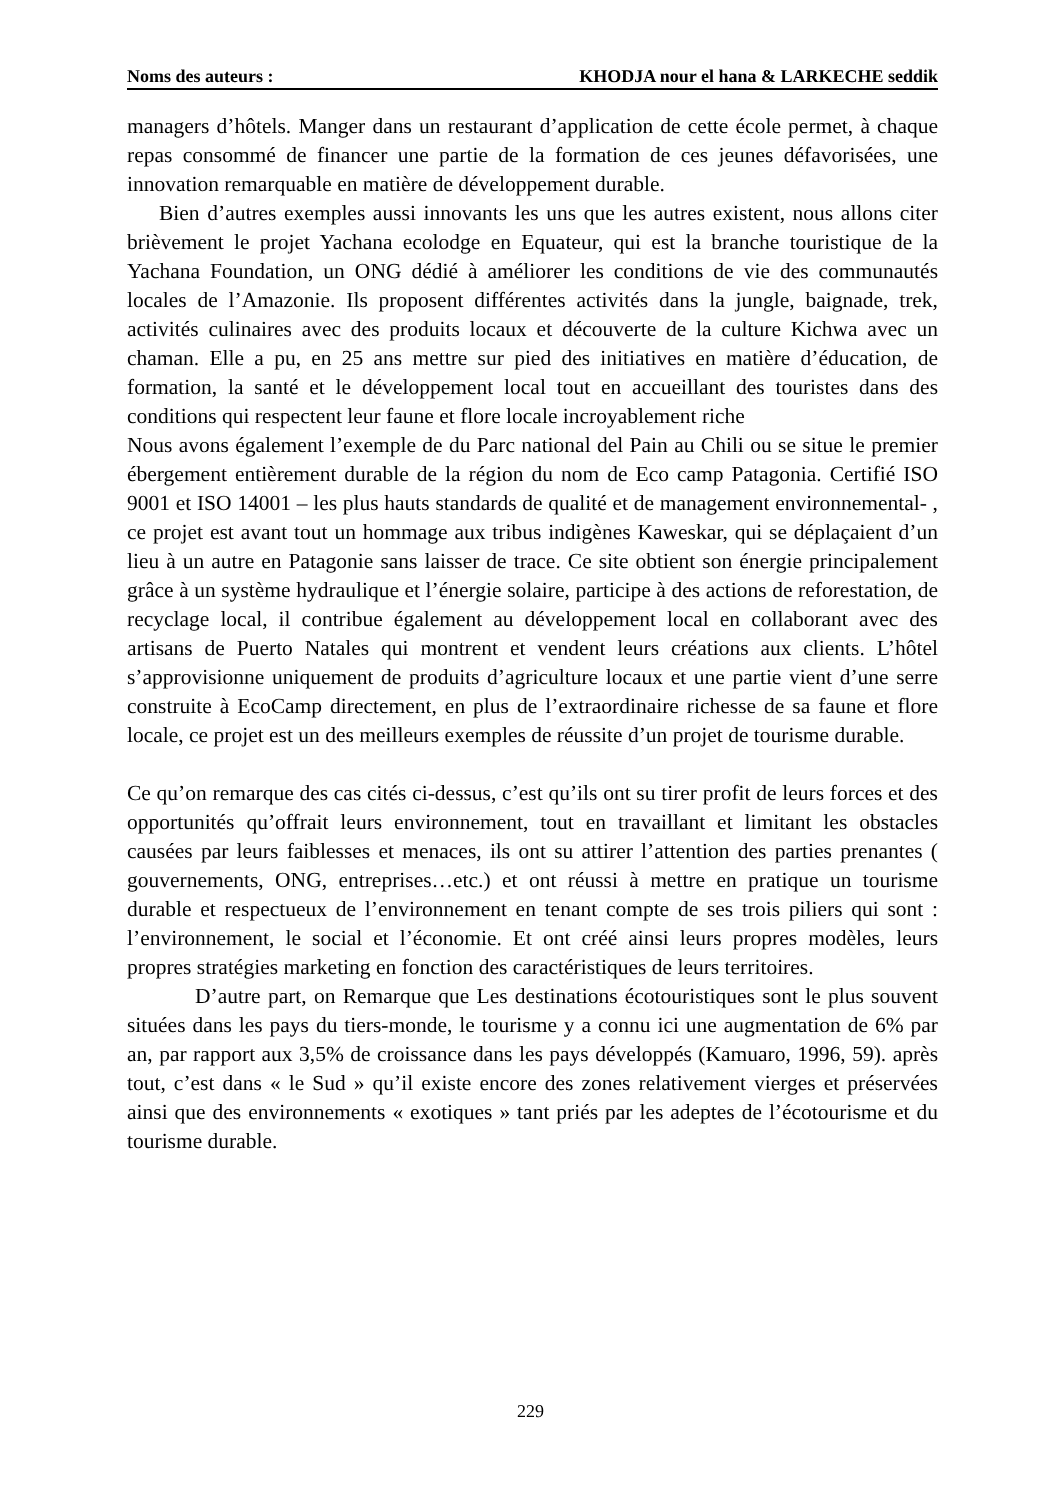Noms des auteurs : KHODJA nour el hana & LARKECHE seddik
managers d’hôtels. Manger dans un restaurant d’application de cette école permet, à chaque repas consommé de financer une partie de la formation de ces jeunes défavorisées, une innovation remarquable en matière de développement durable.
Bien d’autres exemples aussi innovants les uns que les autres existent, nous allons citer brièvement le projet Yachana ecolodge en Equateur, qui est la branche touristique de la Yachana Foundation, un ONG dédié à améliorer les conditions de vie des communautés locales de l’Amazonie. Ils proposent différentes activités dans la jungle, baignade, trek, activités culinaires avec des produits locaux et découverte de la culture Kichwa avec un chaman. Elle a pu, en 25 ans mettre sur pied des initiatives en matière d’éducation, de formation, la santé et le développement local tout en accueillant des touristes dans des conditions qui respectent leur faune et flore locale incroyablement riche
Nous avons également l’exemple de du Parc national del Pain au Chili ou se situe le premier ébergement entièrement durable de la région du nom de Eco camp Patagonia. Certifié ISO 9001 et ISO 14001 – les plus hauts standards de qualité et de management environnemental- , ce projet est avant tout un hommage aux tribus indigènes Kaweskar, qui se déplaçaient d’un lieu à un autre en Patagonie sans laisser de trace. Ce site obtient son énergie principalement grâce à un système hydraulique et l’énergie solaire, participe à des actions de reforestation, de recyclage local, il contribue également au développement local en collaborant avec des artisans de Puerto Natales qui montrent et vendent leurs créations aux clients. L’hôtel s’approvisionne uniquement de produits d’agriculture locaux et une partie vient d’une serre construite à EcoCamp directement, en plus de l’extraordinaire richesse de sa faune et flore locale, ce projet est un des meilleurs exemples de réussite d’un projet de tourisme durable.
Ce qu’on remarque des cas cités ci-dessus, c’est qu’ils ont su tirer profit de leurs forces et des opportunités qu’offrait leurs environnement, tout en travaillant et limitant les obstacles causées par leurs faiblesses et menaces, ils ont su attirer l’attention des parties prenantes ( gouvernements, ONG, entreprises…etc.) et ont réussi à mettre en pratique un tourisme durable et respectueux de l’environnement en tenant compte de ses trois piliers qui sont : l’environnement, le social et l’économie. Et ont créé ainsi leurs propres modèles, leurs propres stratégies marketing en fonction des caractéristiques de leurs territoires.
D’autre part, on Remarque que Les destinations écotouristiques sont le plus souvent situées dans les pays du tiers-monde, le tourisme y a connu ici une augmentation de 6% par an, par rapport aux 3,5% de croissance dans les pays développés (Kamuaro, 1996, 59). après tout, c’est dans « le Sud » qu’il existe encore des zones relativement vierges et préservées ainsi que des environnements « exotiques » tant priés par les adeptes de l’écotourisme et du tourisme durable.
229